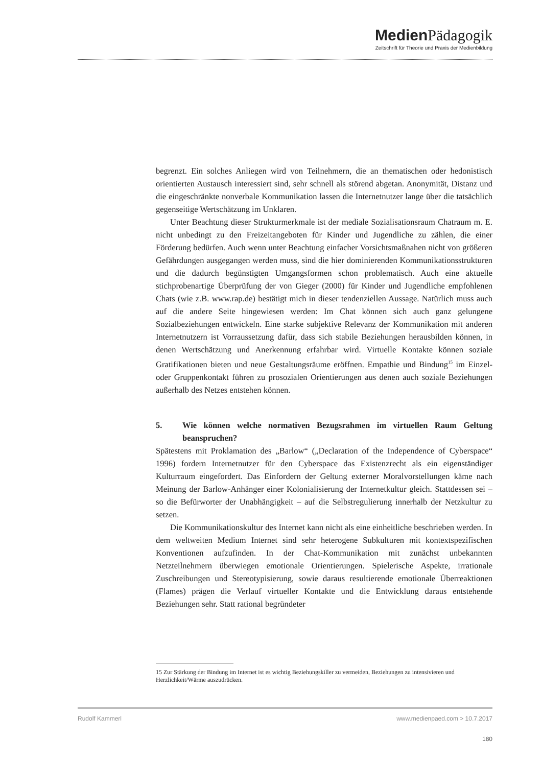Medien Pädagogik
Zeitschrift für Theorie und Praxis der Medienbildung
begrenzt. Ein solches Anliegen wird von Teilnehmern, die an thematischen oder hedonistisch orientierten Austausch interessiert sind, sehr schnell als störend abgetan. Anonymität, Distanz und die eingeschränkte nonverbale Kommunikation lassen die Internetnutzer lange über die tatsächlich gegenseitige Wertschätzung im Unklaren.
Unter Beachtung dieser Strukturmerkmale ist der mediale Sozialisationsraum Chatraum m. E. nicht unbedingt zu den Freizeitangeboten für Kinder und Jugendliche zu zählen, die einer Förderung bedürfen. Auch wenn unter Beachtung einfacher Vorsichtsmaßnahen nicht von größeren Gefährdungen ausgegangen werden muss, sind die hier dominierenden Kommunikationsstrukturen und die dadurch begünstigten Umgangsformen schon problematisch. Auch eine aktuelle stichprobenartige Überprüfung der von Gieger (2000) für Kinder und Jugendliche empfohlenen Chats (wie z.B. www.rap.de) bestätigt mich in dieser tendenziellen Aussage. Natürlich muss auch auf die andere Seite hingewiesen werden: Im Chat können sich auch ganz gelungene Sozialbeziehungen entwickeln. Eine starke subjektive Relevanz der Kommunikation mit anderen Internetnutzern ist Vorraussetzung dafür, dass sich stabile Beziehungen herausbilden können, in denen Wertschätzung und Anerkennung erfahrbar wird. Virtuelle Kontakte können soziale Gratifikationen bieten und neue Gestaltungsräume eröffnen. Empathie und Bindung<sup>15</sup> im Einzel- oder Gruppenkontakt führen zu prosozialen Orientierungen aus denen auch soziale Beziehungen außerhalb des Netzes entstehen können.
5. Wie können welche normativen Bezugsrahmen im virtuellen Raum Geltung beanspruchen?
Spätestens mit Proklamation des „Barlow“ („Declaration of the Independence of Cyberspace“ 1996) fordern Internetnutzer für den Cyberspace das Existenzrecht als ein eigenständiger Kulturraum eingefordert. Das Einfordern der Geltung externer Moralvorstellungen käme nach Meinung der Barlow-Anhänger einer Kolonialisierung der Internetkultur gleich. Stattdessen sei – so die Befürworter der Unabhängigkeit – auf die Selbstregulierung innerhalb der Netzkultur zu setzen.
Die Kommunikationskultur des Internet kann nicht als eine einheitliche beschrieben werden. In dem weltweiten Medium Internet sind sehr heterogene Subkulturen mit kontextspezifischen Konventionen aufzufinden. In der Chat-Kommunikation mit zunächst unbekannten Netzteilnehmern überwiegen emotionale Orientierungen. Spielerische Aspekte, irrationale Zuschreibungen und Stereotypisierung, sowie daraus resultierende emotionale Überreaktionen (Flames) prägen die Verlauf virtueller Kontakte und die Entwicklung daraus entstehende Beziehungen sehr. Statt rational begründeter
15 Zur Stärkung der Bindung im Internet ist es wichtig Beziehungskiller zu vermeiden, Beziehungen zu intensivieren und Herzlichkeit/Wärme auszudrücken.
Rudolf Kammerl www.medienpaed.com > 10.7.2017
180